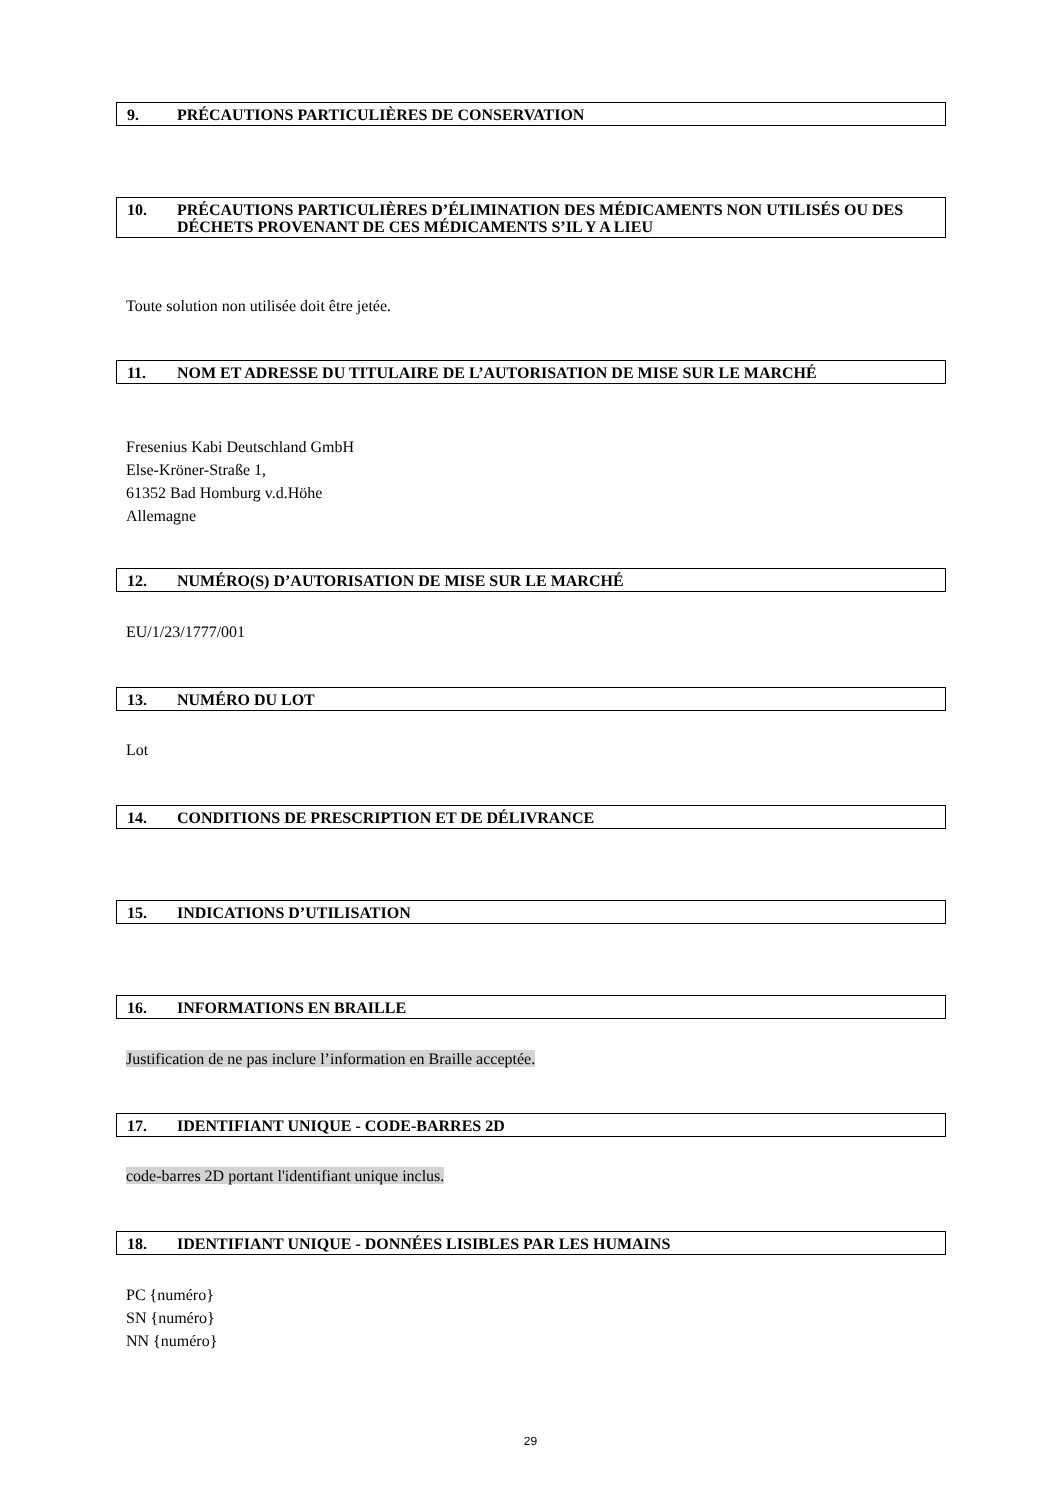9. PRÉCAUTIONS PARTICULIÈRES DE CONSERVATION
10. PRÉCAUTIONS PARTICULIÈRES D’ÉLIMINATION DES MÉDICAMENTS NON UTILISÉS OU DES DÉCHETS PROVENANT DE CES MÉDICAMENTS S’IL Y A LIEU
Toute solution non utilisée doit être jetée.
11. NOM ET ADRESSE DU TITULAIRE DE L’AUTORISATION DE MISE SUR LE MARCHÉ
Fresenius Kabi Deutschland GmbH
Else-Kröner-Straße 1,
61352 Bad Homburg v.d.Höhe
Allemagne
12. NUMÉRO(S) D’AUTORISATION DE MISE SUR LE MARCHÉ
EU/1/23/1777/001
13. NUMÉRO DU LOT
Lot
14. CONDITIONS DE PRESCRIPTION ET DE DÉLIVRANCE
15. INDICATIONS D’UTILISATION
16. INFORMATIONS EN BRAILLE
Justification de ne pas inclure l’information en Braille acceptée.
17. IDENTIFIANT UNIQUE - CODE-BARRES 2D
code-barres 2D portant l'identifiant unique inclus.
18. IDENTIFIANT UNIQUE - DONNÉES LISIBLES PAR LES HUMAINS
PC {numéro}
SN {numéro}
NN {numéro}
29